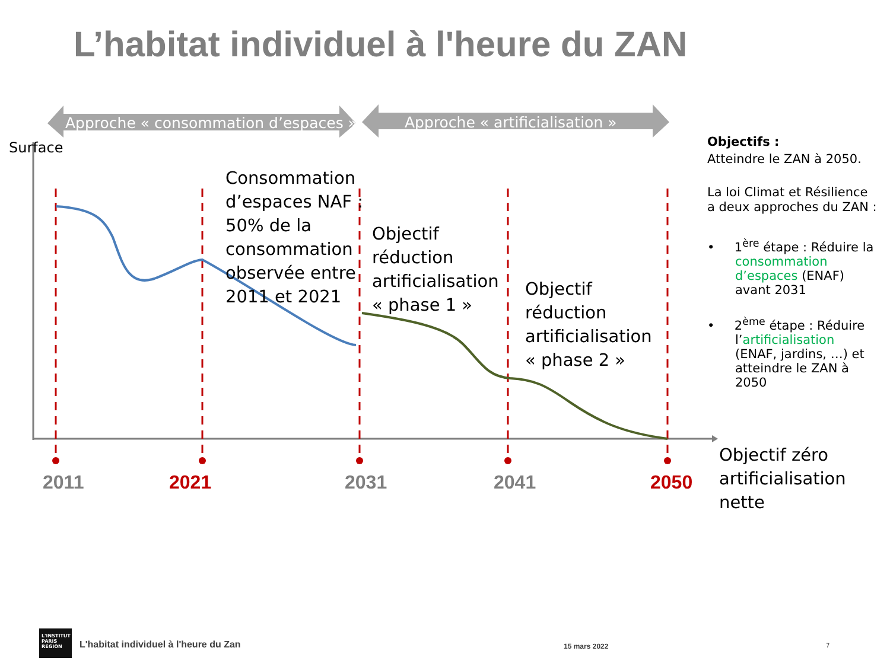L’habitat individuel à l'heure du ZAN
Approche « consommation d’espaces »
Approche « artificialisation »
Surface
Consommation
d’espaces NAF :
50% de la
consommation
observée entre
2011 et 2021
Objectif
réduction
artificialisation
« phase 1 »
Objectif
réduction
artificialisation
« phase 2 »
2011 2021 2031 2041 2050
Objectif zéro
artificialisation
nette
Objectifs :
Atteindre le ZAN à 2050.
La loi Climat et Résilience a deux approches du ZAN :
• 1<sup>ère</sup> étape : Réduire la
consommation
d’espaces (ENAF)
avant 2031
• 2<sup>ème</sup> étape : Réduire
l’artificialisation
(ENAF, jardins, …) et
atteindre le ZAN à
2050
L'INSTITUT
PARIS
REGION
L'habitat individuel à l'heure du Zan
15 mars 2022 7